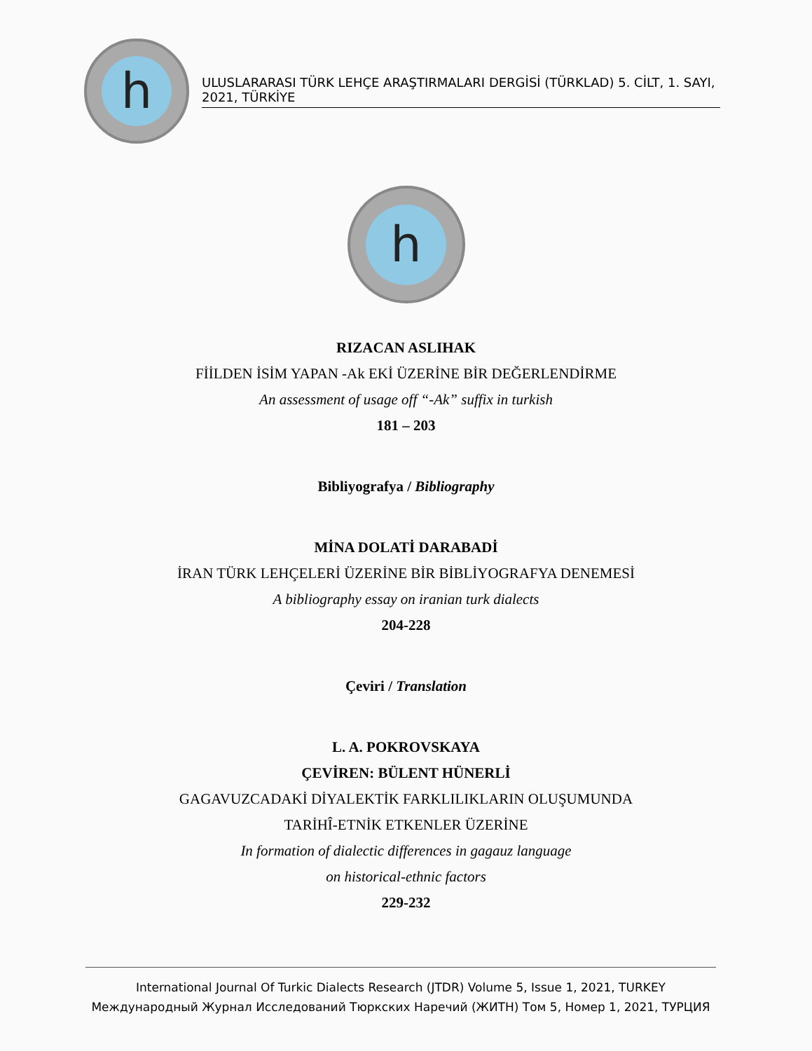h
ULUSLARARASI TÜRK LEHÇE ARAŞTIRMALARI DERGİSİ (TÜRKLAD) 5. CİLT, 1. SAYI, 2021, TÜRKİYE
h
RIZACAN ASLIHAK
FİİLDEN İSİM YAPAN -Ak EKİ ÜZERİNE BİR DEĞERLENDİRME
An assessment of usage off “-Ak” suffix in turkish
181 – 203
Bibliyografya / Bibliography
MİNA DOLATİ DARABADİ
İRAN TÜRK LEHÇELERİ ÜZERİNE BİR BİBLİYOGRAFYA DENEMESİ
A bibliography essay on iranian turk dialects
204-228
Çeviri / Translation
L. A. POKROVSKAYA
ÇEVİREN: BÜLENT HÜNERLİ
GAGAVUZCADAKİ DİYALEKTİK FARKLILIKLARIN OLUŞUMUNDA
TARİHÎ-ETNİK ETKENLER ÜZERİNE
In formation of dialectic differences in gagauz language
on historical-ethnic factors
229-232
International Journal Of Turkic Dialects Research (JTDR) Volume 5, Issue 1, 2021, TURKEY
Международный Журнал Исследований Тюркских Наречий (ЖИТН) Том 5, Номер 1, 2021, ТУРЦИЯ